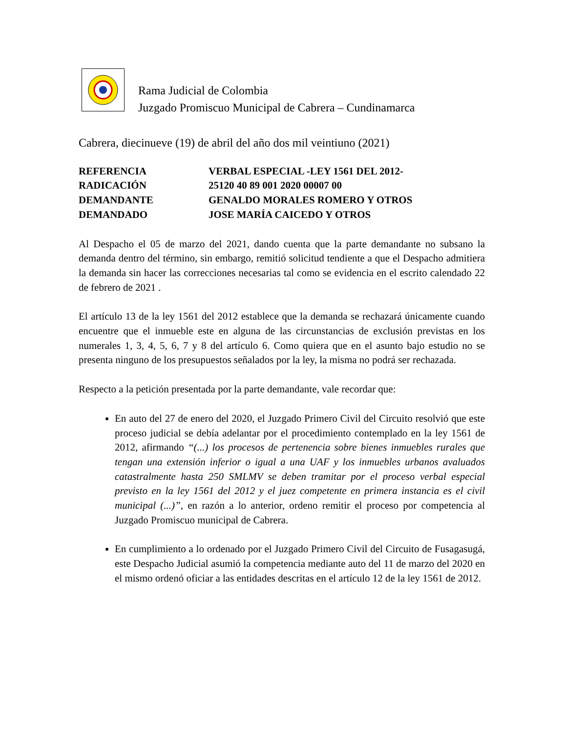Rama Judicial de Colombia
Juzgado Promiscuo Municipal de Cabrera – Cundinamarca
Cabrera, diecinueve (19) de abril del año dos mil veintiuno (2021)
REFERENCIA
VERBAL ESPECIAL -LEY 1561 DEL 2012-
RADICACIÓN
25120 40 89 001 2020 00007 00
DEMANDANTE
GENALDO MORALES ROMERO Y OTROS
DEMANDADO
JOSE MARÍA CAICEDO Y OTROS
Al Despacho el 05 de marzo del 2021, dando cuenta que la parte demandante no subsano la demanda dentro del término, sin embargo, remitió solicitud tendiente a que el Despacho admitiera la demanda sin hacer las correcciones necesarias tal como se evidencia en el escrito calendado 22 de febrero de 2021 .
El artículo 13 de la ley 1561 del 2012 establece que la demanda se rechazará únicamente cuando encuentre que el inmueble este en alguna de las circunstancias de exclusión previstas en los numerales 1, 3, 4, 5, 6, 7 y 8 del artículo 6. Como quiera que en el asunto bajo estudio no se presenta ninguno de los presupuestos señalados por la ley, la misma no podrá ser rechazada.
Respecto a la petición presentada por la parte demandante, vale recordar que:
En auto del 27 de enero del 2020, el Juzgado Primero Civil del Circuito resolvió que este proceso judicial se debía adelantar por el procedimiento contemplado en la ley 1561 de 2012, afirmando “(...) los procesos de pertenencia sobre bienes inmuebles rurales que tengan una extensión inferior o igual a una UAF y los inmuebles urbanos avaluados catastralmente hasta 250 SMLMV se deben tramitar por el proceso verbal especial previsto en la ley 1561 del 2012 y el juez competente en primera instancia es el civil municipal (...)”, en razón a lo anterior, ordeno remitir el proceso por competencia al Juzgado Promiscuo municipal de Cabrera.
En cumplimiento a lo ordenado por el Juzgado Primero Civil del Circuito de Fusagasugá, este Despacho Judicial asumió la competencia mediante auto del 11 de marzo del 2020 en el mismo ordenó oficiar a las entidades descritas en el artículo 12 de la ley 1561 de 2012.